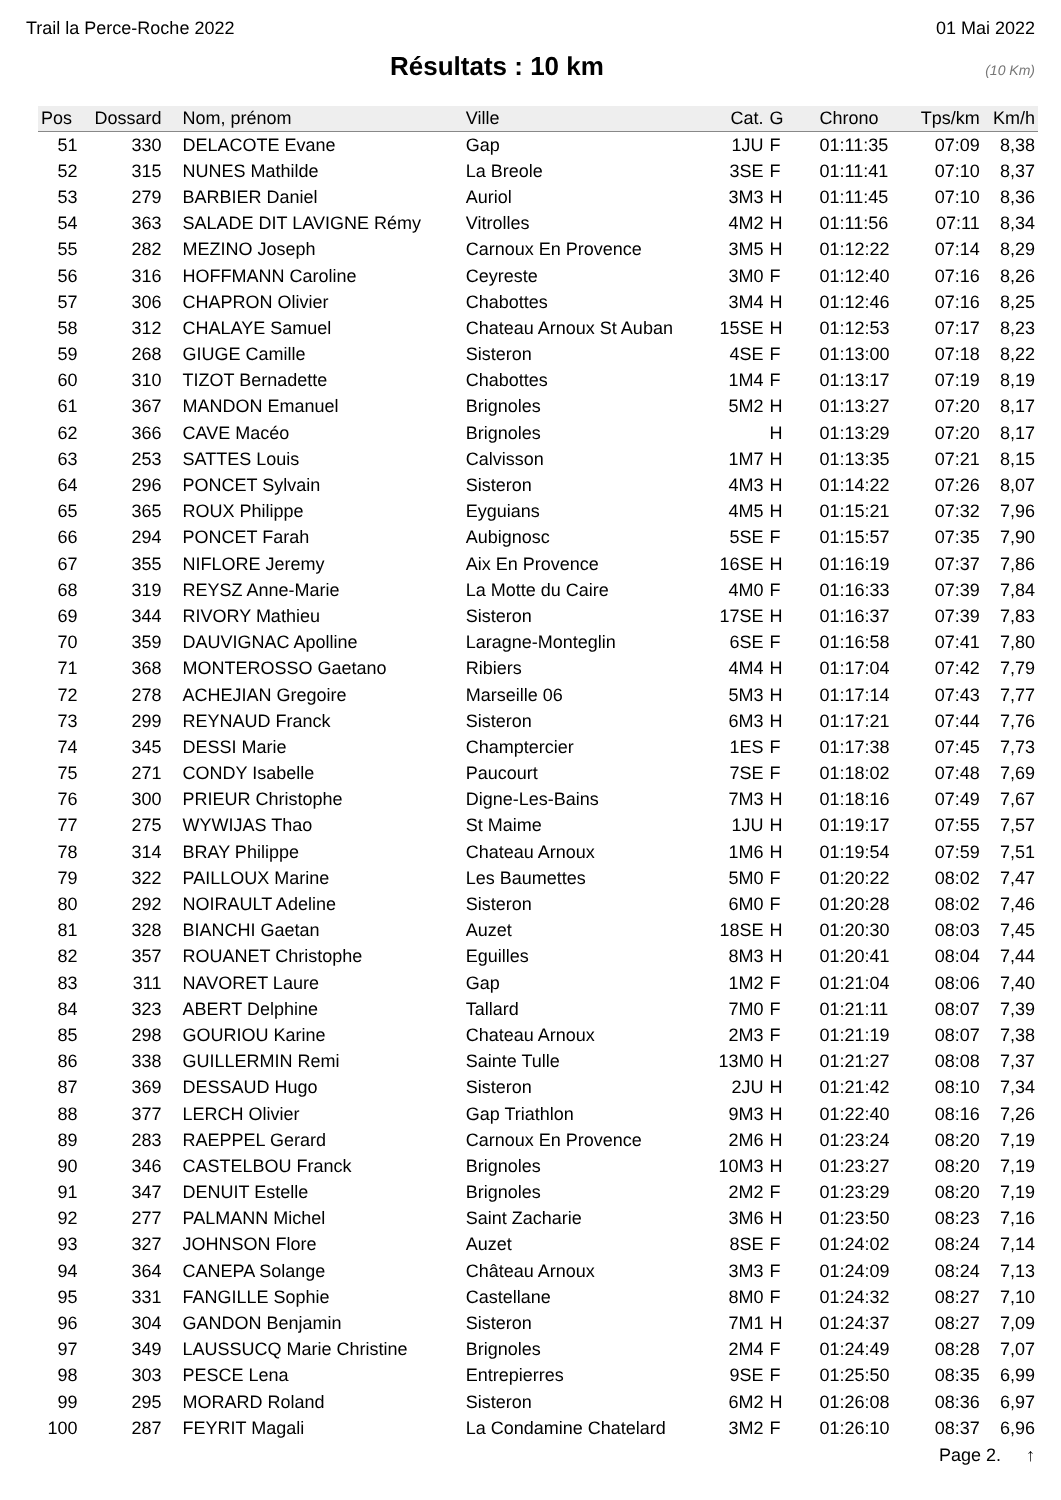Trail la Perce-Roche 2022 01 Mai 2022
Résultats : 10 km
(10 Km)
| Pos | Dossard | Nom, prénom | Ville | Cat. | G | Chrono | Tps/km | Km/h |
| --- | --- | --- | --- | --- | --- | --- | --- | --- |
| 51 | 330 | DELACOTE Evane | Gap | 1JU | F | 01:11:35 | 07:09 | 8,38 |
| 52 | 315 | NUNES Mathilde | La Breole | 3SE | F | 01:11:41 | 07:10 | 8,37 |
| 53 | 279 | BARBIER Daniel | Auriol | 3M3 | H | 01:11:45 | 07:10 | 8,36 |
| 54 | 363 | SALADE DIT LAVIGNE Rémy | Vitrolles | 4M2 | H | 01:11:56 | 07:11 | 8,34 |
| 55 | 282 | MEZINO Joseph | Carnoux En Provence | 3M5 | H | 01:12:22 | 07:14 | 8,29 |
| 56 | 316 | HOFFMANN Caroline | Ceyreste | 3M0 | F | 01:12:40 | 07:16 | 8,26 |
| 57 | 306 | CHAPRON Olivier | Chabottes | 3M4 | H | 01:12:46 | 07:16 | 8,25 |
| 58 | 312 | CHALAYE Samuel | Chateau Arnoux St Auban | 15SE | H | 01:12:53 | 07:17 | 8,23 |
| 59 | 268 | GIUGE Camille | Sisteron | 4SE | F | 01:13:00 | 07:18 | 8,22 |
| 60 | 310 | TIZOT Bernadette | Chabottes | 1M4 | F | 01:13:17 | 07:19 | 8,19 |
| 61 | 367 | MANDON Emanuel | Brignoles | 5M2 | H | 01:13:27 | 07:20 | 8,17 |
| 62 | 366 | CAVE Macéo | Brignoles | | H | 01:13:29 | 07:20 | 8,17 |
| 63 | 253 | SATTES Louis | Calvisson | 1M7 | H | 01:13:35 | 07:21 | 8,15 |
| 64 | 296 | PONCET Sylvain | Sisteron | 4M3 | H | 01:14:22 | 07:26 | 8,07 |
| 65 | 365 | ROUX Philippe | Eyguians | 4M5 | H | 01:15:21 | 07:32 | 7,96 |
| 66 | 294 | PONCET Farah | Aubignosc | 5SE | F | 01:15:57 | 07:35 | 7,90 |
| 67 | 355 | NIFLORE Jeremy | Aix En Provence | 16SE | H | 01:16:19 | 07:37 | 7,86 |
| 68 | 319 | REYSZ Anne-Marie | La Motte du Caire | 4M0 | F | 01:16:33 | 07:39 | 7,84 |
| 69 | 344 | RIVORY Mathieu | Sisteron | 17SE | H | 01:16:37 | 07:39 | 7,83 |
| 70 | 359 | DAUVIGNAC Apolline | Laragne-Monteglin | 6SE | F | 01:16:58 | 07:41 | 7,80 |
| 71 | 368 | MONTEROSSO Gaetano | Ribiers | 4M4 | H | 01:17:04 | 07:42 | 7,79 |
| 72 | 278 | ACHEJIAN Gregoire | Marseille 06 | 5M3 | H | 01:17:14 | 07:43 | 7,77 |
| 73 | 299 | REYNAUD Franck | Sisteron | 6M3 | H | 01:17:21 | 07:44 | 7,76 |
| 74 | 345 | DESSI Marie | Champtercier | 1ES | F | 01:17:38 | 07:45 | 7,73 |
| 75 | 271 | CONDY Isabelle | Paucourt | 7SE | F | 01:18:02 | 07:48 | 7,69 |
| 76 | 300 | PRIEUR Christophe | Digne-Les-Bains | 7M3 | H | 01:18:16 | 07:49 | 7,67 |
| 77 | 275 | WYWIJAS Thao | St Maime | 1JU | H | 01:19:17 | 07:55 | 7,57 |
| 78 | 314 | BRAY Philippe | Chateau Arnoux | 1M6 | H | 01:19:54 | 07:59 | 7,51 |
| 79 | 322 | PAILLOUX Marine | Les Baumettes | 5M0 | F | 01:20:22 | 08:02 | 7,47 |
| 80 | 292 | NOIRAULT Adeline | Sisteron | 6M0 | F | 01:20:28 | 08:02 | 7,46 |
| 81 | 328 | BIANCHI Gaetan | Auzet | 18SE | H | 01:20:30 | 08:03 | 7,45 |
| 82 | 357 | ROUANET Christophe | Eguilles | 8M3 | H | 01:20:41 | 08:04 | 7,44 |
| 83 | 311 | NAVORET Laure | Gap | 1M2 | F | 01:21:04 | 08:06 | 7,40 |
| 84 | 323 | ABERT Delphine | Tallard | 7M0 | F | 01:21:11 | 08:07 | 7,39 |
| 85 | 298 | GOURIOU Karine | Chateau Arnoux | 2M3 | F | 01:21:19 | 08:07 | 7,38 |
| 86 | 338 | GUILLERMIN Remi | Sainte Tulle | 13M0 | H | 01:21:27 | 08:08 | 7,37 |
| 87 | 369 | DESSAUD Hugo | Sisteron | 2JU | H | 01:21:42 | 08:10 | 7,34 |
| 88 | 377 | LERCH Olivier | Gap Triathlon | 9M3 | H | 01:22:40 | 08:16 | 7,26 |
| 89 | 283 | RAEPPEL Gerard | Carnoux En Provence | 2M6 | H | 01:23:24 | 08:20 | 7,19 |
| 90 | 346 | CASTELBOU Franck | Brignoles | 10M3 | H | 01:23:27 | 08:20 | 7,19 |
| 91 | 347 | DENUIT Estelle | Brignoles | 2M2 | F | 01:23:29 | 08:20 | 7,19 |
| 92 | 277 | PALMANN Michel | Saint Zacharie | 3M6 | H | 01:23:50 | 08:23 | 7,16 |
| 93 | 327 | JOHNSON Flore | Auzet | 8SE | F | 01:24:02 | 08:24 | 7,14 |
| 94 | 364 | CANEPA Solange | Château Arnoux | 3M3 | F | 01:24:09 | 08:24 | 7,13 |
| 95 | 331 | FANGILLE Sophie | Castellane | 8M0 | F | 01:24:32 | 08:27 | 7,10 |
| 96 | 304 | GANDON Benjamin | Sisteron | 7M1 | H | 01:24:37 | 08:27 | 7,09 |
| 97 | 349 | LAUSSUCQ Marie Christine | Brignoles | 2M4 | F | 01:24:49 | 08:28 | 7,07 |
| 98 | 303 | PESCE Lena | Entrepierres | 9SE | F | 01:25:50 | 08:35 | 6,99 |
| 99 | 295 | MORARD Roland | Sisteron | 6M2 | H | 01:26:08 | 08:36 | 6,97 |
| 100 | 287 | FEYRIT Magali | La Condamine Chatelard | 3M2 | F | 01:26:10 | 08:37 | 6,96 |
Page 2. ↑